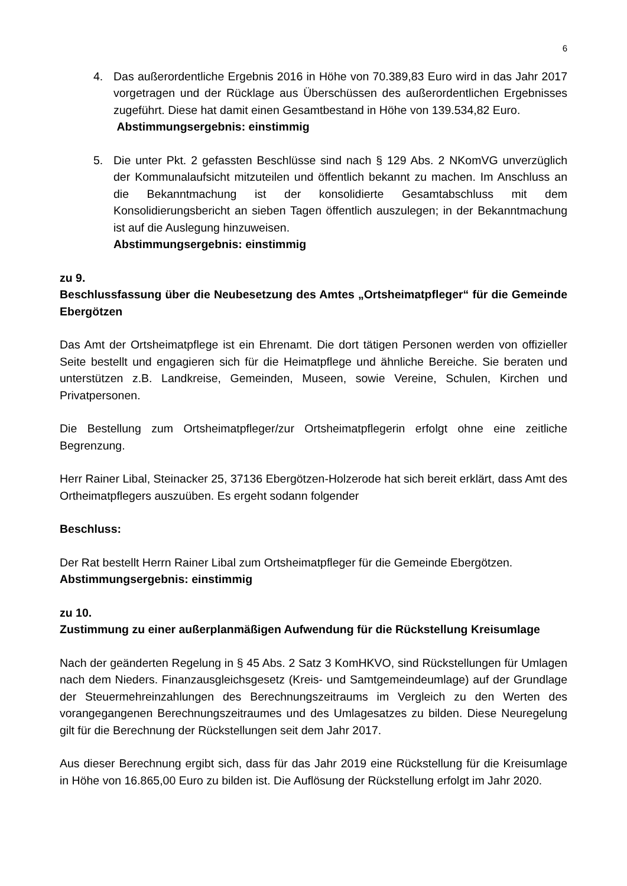6
4. Das außerordentliche Ergebnis 2016 in Höhe von 70.389,83 Euro wird in das Jahr 2017 vorgetragen und der Rücklage aus Überschüssen des außerordentlichen Ergebnisses zugeführt. Diese hat damit einen Gesamtbestand in Höhe von 139.534,82 Euro.
Abstimmungsergebnis: einstimmig
5. Die unter Pkt. 2 gefassten Beschlüsse sind nach § 129 Abs. 2 NKomVG unverzüglich der Kommunalaufsicht mitzuteilen und öffentlich bekannt zu machen. Im Anschluss an die Bekanntmachung ist der konsolidierte Gesamtabschluss mit dem Konsolidierungsbericht an sieben Tagen öffentlich auszulegen; in der Bekanntmachung ist auf die Auslegung hinzuweisen.
Abstimmungsergebnis: einstimmig
zu 9.
Beschlussfassung über die Neubesetzung des Amtes „Ortsheimatpfleger“ für die Gemeinde Ebergötzen
Das Amt der Ortsheimatpflege ist ein Ehrenamt. Die dort tätigen Personen werden von offizieller Seite bestellt und engagieren sich für die Heimatpflege und ähnliche Bereiche. Sie beraten und unterstützen z.B. Landkreise, Gemeinden, Museen, sowie Vereine, Schulen, Kirchen und Privatpersonen.
Die Bestellung zum Ortsheimatpfleger/zur Ortsheimatpflegerin erfolgt ohne eine zeitliche Begrenzung.
Herr Rainer Libal, Steinacker 25, 37136 Ebergötzen-Holzerode hat sich bereit erklärt, dass Amt des Ortheimatpflegers auszuüben. Es ergeht sodann folgender
Beschluss:
Der Rat bestellt Herrn Rainer Libal zum Ortsheimatpfleger für die Gemeinde Ebergötzen.
Abstimmungsergebnis: einstimmig
zu 10.
Zustimmung zu einer außerplanmäßigen Aufwendung für die Rückstellung Kreisumlage
Nach der geänderten Regelung in § 45 Abs. 2 Satz 3 KomHKVO, sind Rückstellungen für Umlagen nach dem Nieders. Finanzausgleichsgesetz (Kreis- und Samtgemeindeumlage) auf der Grundlage der Steuermehreinzahlungen des Berechnungszeitraums im Vergleich zu den Werten des vorangegangenen Berechnungszeitraumes und des Umlagesatzes zu bilden. Diese Neuregelung gilt für die Berechnung der Rückstellungen seit dem Jahr 2017.
Aus dieser Berechnung ergibt sich, dass für das Jahr 2019 eine Rückstellung für die Kreisumlage in Höhe von 16.865,00 Euro zu bilden ist. Die Auflösung der Rückstellung erfolgt im Jahr 2020.